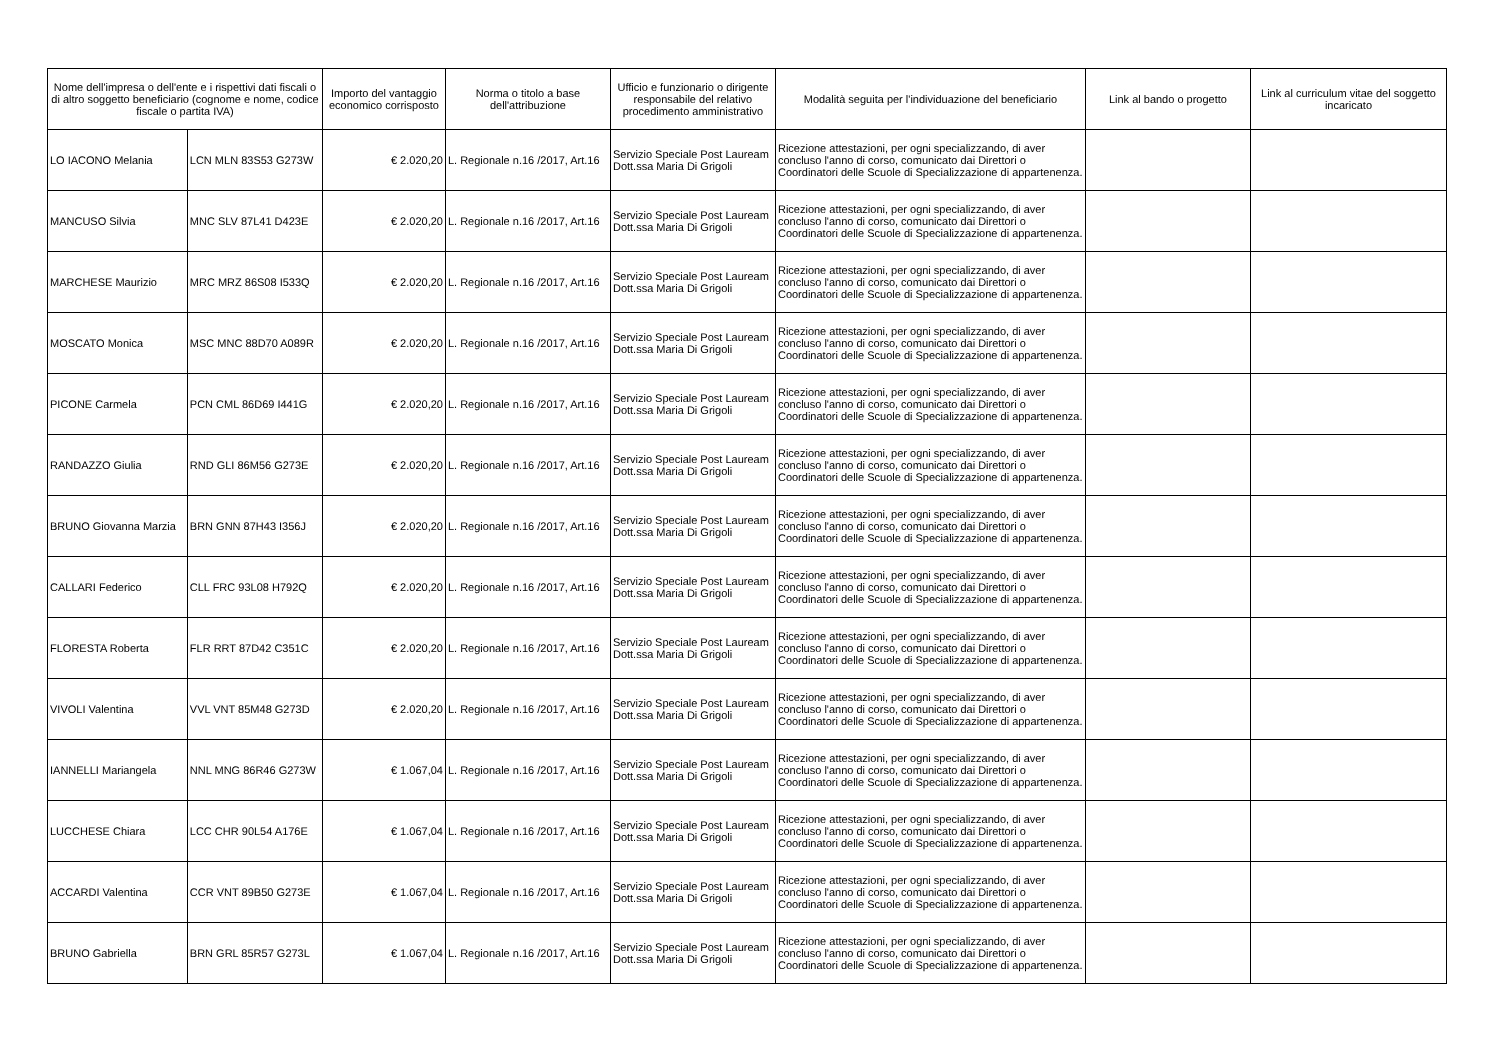| Nome dell'impresa o dell'ente e i rispettivi dati fiscali o di altro soggetto beneficiario (cognome e nome, codice fiscale o partita IVA) | | Importo del vantaggio economico corrisposto | Norma o titolo a base dell'attribuzione | Ufficio e funzionario o dirigente responsabile del relativo procedimento amministrativo | Modalità seguita per l'individuazione del beneficiario | Link al bando o progetto | Link al curriculum vitae del soggetto incaricato |
| --- | --- | --- | --- | --- | --- | --- | --- |
| LO IACONO Melania | LCN MLN 83S53 G273W | € 2.020,20 | L. Regionale n.16 /2017, Art.16 | Servizio Speciale Post Lauream Dott.ssa Maria Di Grigoli | Ricezione attestazioni, per ogni specializzando, di aver concluso l'anno di corso, comunicato dai Direttori o Coordinatori delle Scuole di Specializzazione di appartenenza. | | |
| MANCUSO Silvia | MNC SLV 87L41 D423E | € 2.020,20 | L. Regionale n.16 /2017, Art.16 | Servizio Speciale Post Lauream Dott.ssa Maria Di Grigoli | Ricezione attestazioni, per ogni specializzando, di aver concluso l'anno di corso, comunicato dai Direttori o Coordinatori delle Scuole di Specializzazione di appartenenza. | | |
| MARCHESE Maurizio | MRC MRZ 86S08 I533Q | € 2.020,20 | L. Regionale n.16 /2017, Art.16 | Servizio Speciale Post Lauream Dott.ssa Maria Di Grigoli | Ricezione attestazioni, per ogni specializzando, di aver concluso l'anno di corso, comunicato dai Direttori o Coordinatori delle Scuole di Specializzazione di appartenenza. | | |
| MOSCATO Monica | MSC MNC 88D70 A089R | € 2.020,20 | L. Regionale n.16 /2017, Art.16 | Servizio Speciale Post Lauream Dott.ssa Maria Di Grigoli | Ricezione attestazioni, per ogni specializzando, di aver concluso l'anno di corso, comunicato dai Direttori o Coordinatori delle Scuole di Specializzazione di appartenenza. | | |
| PICONE Carmela | PCN CML 86D69 I441G | € 2.020,20 | L. Regionale n.16 /2017, Art.16 | Servizio Speciale Post Lauream Dott.ssa Maria Di Grigoli | Ricezione attestazioni, per ogni specializzando, di aver concluso l'anno di corso, comunicato dai Direttori o Coordinatori delle Scuole di Specializzazione di appartenenza. | | |
| RANDAZZO Giulia | RND GLI 86M56 G273E | € 2.020,20 | L. Regionale n.16 /2017, Art.16 | Servizio Speciale Post Lauream Dott.ssa Maria Di Grigoli | Ricezione attestazioni, per ogni specializzando, di aver concluso l'anno di corso, comunicato dai Direttori o Coordinatori delle Scuole di Specializzazione di appartenenza. | | |
| BRUNO Giovanna Marzia | BRN GNN 87H43 I356J | € 2.020,20 | L. Regionale n.16 /2017, Art.16 | Servizio Speciale Post Lauream Dott.ssa Maria Di Grigoli | Ricezione attestazioni, per ogni specializzando, di aver concluso l'anno di corso, comunicato dai Direttori o Coordinatori delle Scuole di Specializzazione di appartenenza. | | |
| CALLARI Federico | CLL FRC 93L08 H792Q | € 2.020,20 | L. Regionale n.16 /2017, Art.16 | Servizio Speciale Post Lauream Dott.ssa Maria Di Grigoli | Ricezione attestazioni, per ogni specializzando, di aver concluso l'anno di corso, comunicato dai Direttori o Coordinatori delle Scuole di Specializzazione di appartenenza. | | |
| FLORESTA Roberta | FLR RRT 87D42 C351C | € 2.020,20 | L. Regionale n.16 /2017, Art.16 | Servizio Speciale Post Lauream Dott.ssa Maria Di Grigoli | Ricezione attestazioni, per ogni specializzando, di aver concluso l'anno di corso, comunicato dai Direttori o Coordinatori delle Scuole di Specializzazione di appartenenza. | | |
| VIVOLI Valentina | VVL VNT 85M48 G273D | € 2.020,20 | L. Regionale n.16 /2017, Art.16 | Servizio Speciale Post Lauream Dott.ssa Maria Di Grigoli | Ricezione attestazioni, per ogni specializzando, di aver concluso l'anno di corso, comunicato dai Direttori o Coordinatori delle Scuole di Specializzazione di appartenenza. | | |
| IANNELLI Mariangela | NNL MNG 86R46 G273W | € 1.067,04 | L. Regionale n.16 /2017, Art.16 | Servizio Speciale Post Lauream Dott.ssa Maria Di Grigoli | Ricezione attestazioni, per ogni specializzando, di aver concluso l'anno di corso, comunicato dai Direttori o Coordinatori delle Scuole di Specializzazione di appartenenza. | | |
| LUCCHESE Chiara | LCC CHR 90L54 A176E | € 1.067,04 | L. Regionale n.16 /2017, Art.16 | Servizio Speciale Post Lauream Dott.ssa Maria Di Grigoli | Ricezione attestazioni, per ogni specializzando, di aver concluso l'anno di corso, comunicato dai Direttori o Coordinatori delle Scuole di Specializzazione di appartenenza. | | |
| ACCARDI Valentina | CCR VNT 89B50 G273E | € 1.067,04 | L. Regionale n.16 /2017, Art.16 | Servizio Speciale Post Lauream Dott.ssa Maria Di Grigoli | Ricezione attestazioni, per ogni specializzando, di aver concluso l'anno di corso, comunicato dai Direttori o Coordinatori delle Scuole di Specializzazione di appartenenza. | | |
| BRUNO Gabriella | BRN GRL 85R57 G273L | € 1.067,04 | L. Regionale n.16 /2017, Art.16 | Servizio Speciale Post Lauream Dott.ssa Maria Di Grigoli | Ricezione attestazioni, per ogni specializzando, di aver concluso l'anno di corso, comunicato dai Direttori o Coordinatori delle Scuole di Specializzazione di appartenenza. | | |